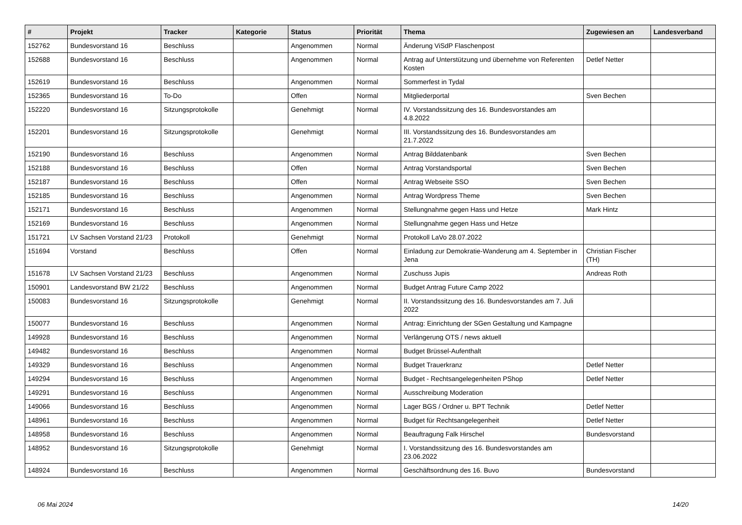| # | Projekt | Tracker | Kategorie | Status | Priorität | Thema | Zugewiesen an | Landesverband |
| --- | --- | --- | --- | --- | --- | --- | --- | --- |
| 152762 | Bundesvorstand 16 | Beschluss | | Angenommen | Normal | Änderung ViSdP Flaschenpost | | |
| 152688 | Bundesvorstand 16 | Beschluss | | Angenommen | Normal | Antrag auf Unterstützung und übernehme von Referenten Kosten | Detlef Netter | |
| 152619 | Bundesvorstand 16 | Beschluss | | Angenommen | Normal | Sommerfest in Tydal | | |
| 152365 | Bundesvorstand 16 | To-Do | | Offen | Normal | Mitgliederportal | Sven Bechen | |
| 152220 | Bundesvorstand 16 | Sitzungsprotokolle | | Genehmigt | Normal | IV. Vorstandssitzung des 16. Bundesvorstandes am 4.8.2022 | | |
| 152201 | Bundesvorstand 16 | Sitzungsprotokolle | | Genehmigt | Normal | III. Vorstandssitzung des 16. Bundesvorstandes am 21.7.2022 | | |
| 152190 | Bundesvorstand 16 | Beschluss | | Angenommen | Normal | Antrag Bilddatenbank | Sven Bechen | |
| 152188 | Bundesvorstand 16 | Beschluss | | Offen | Normal | Antrag Vorstandsportal | Sven Bechen | |
| 152187 | Bundesvorstand 16 | Beschluss | | Offen | Normal | Antrag Webseite SSO | Sven Bechen | |
| 152185 | Bundesvorstand 16 | Beschluss | | Angenommen | Normal | Antrag Wordpress Theme | Sven Bechen | |
| 152171 | Bundesvorstand 16 | Beschluss | | Angenommen | Normal | Stellungnahme gegen Hass und Hetze | Mark Hintz | |
| 152169 | Bundesvorstand 16 | Beschluss | | Angenommen | Normal | Stellungnahme gegen Hass und Hetze | | |
| 151721 | LV Sachsen Vorstand 21/23 | Protokoll | | Genehmigt | Normal | Protokoll LaVo 28.07.2022 | | |
| 151694 | Vorstand | Beschluss | | Offen | Normal | Einladung zur Demokratie-Wanderung am 4. September in Jena | Christian Fischer (TH) | |
| 151678 | LV Sachsen Vorstand 21/23 | Beschluss | | Angenommen | Normal | Zuschuss Jupis | Andreas Roth | |
| 150901 | Landesvorstand BW 21/22 | Beschluss | | Angenommen | Normal | Budget Antrag Future Camp 2022 | | |
| 150083 | Bundesvorstand 16 | Sitzungsprotokolle | | Genehmigt | Normal | II. Vorstandssitzung des 16. Bundesvorstandes am 7. Juli 2022 | | |
| 150077 | Bundesvorstand 16 | Beschluss | | Angenommen | Normal | Antrag: Einrichtung der SGen Gestaltung und Kampagne | | |
| 149928 | Bundesvorstand 16 | Beschluss | | Angenommen | Normal | Verlängerung OTS / news aktuell | | |
| 149482 | Bundesvorstand 16 | Beschluss | | Angenommen | Normal | Budget Brüssel-Aufenthalt | | |
| 149329 | Bundesvorstand 16 | Beschluss | | Angenommen | Normal | Budget Trauerkranz | Detlef Netter | |
| 149294 | Bundesvorstand 16 | Beschluss | | Angenommen | Normal | Budget - Rechtsangelegenheiten PShop | Detlef Netter | |
| 149291 | Bundesvorstand 16 | Beschluss | | Angenommen | Normal | Ausschreibung Moderation | | |
| 149066 | Bundesvorstand 16 | Beschluss | | Angenommen | Normal | Lager BGS / Ordner u. BPT Technik | Detlef Netter | |
| 148961 | Bundesvorstand 16 | Beschluss | | Angenommen | Normal | Budget für Rechtsangelegenheit | Detlef Netter | |
| 148958 | Bundesvorstand 16 | Beschluss | | Angenommen | Normal | Beauftragung Falk Hirschel | Bundesvorstand | |
| 148952 | Bundesvorstand 16 | Sitzungsprotokolle | | Genehmigt | Normal | I. Vorstandssitzung des 16. Bundesvorstandes am 23.06.2022 | | |
| 148924 | Bundesvorstand 16 | Beschluss | | Angenommen | Normal | Geschäftsordnung des 16. Buvo | Bundesvorstand | |
06 Mai 2024 14/20